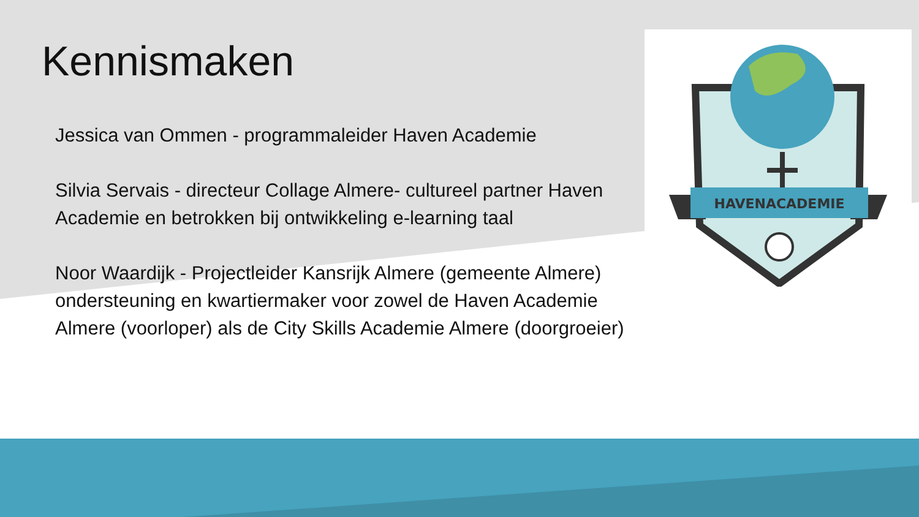HAVENACADEMIE
Kennismaken
Jessica van Ommen - programmaleider Haven Academie
Silvia Servais - directeur Collage Almere- cultureel partner Haven Academie en betrokken bij ontwikkeling e-learning taal
Noor Waardijk - Projectleider Kansrijk Almere (gemeente Almere) ondersteuning en kwartiermaker voor zowel de Haven Academie Almere (voorloper) als de City Skills Academie Almere (doorgroeier)